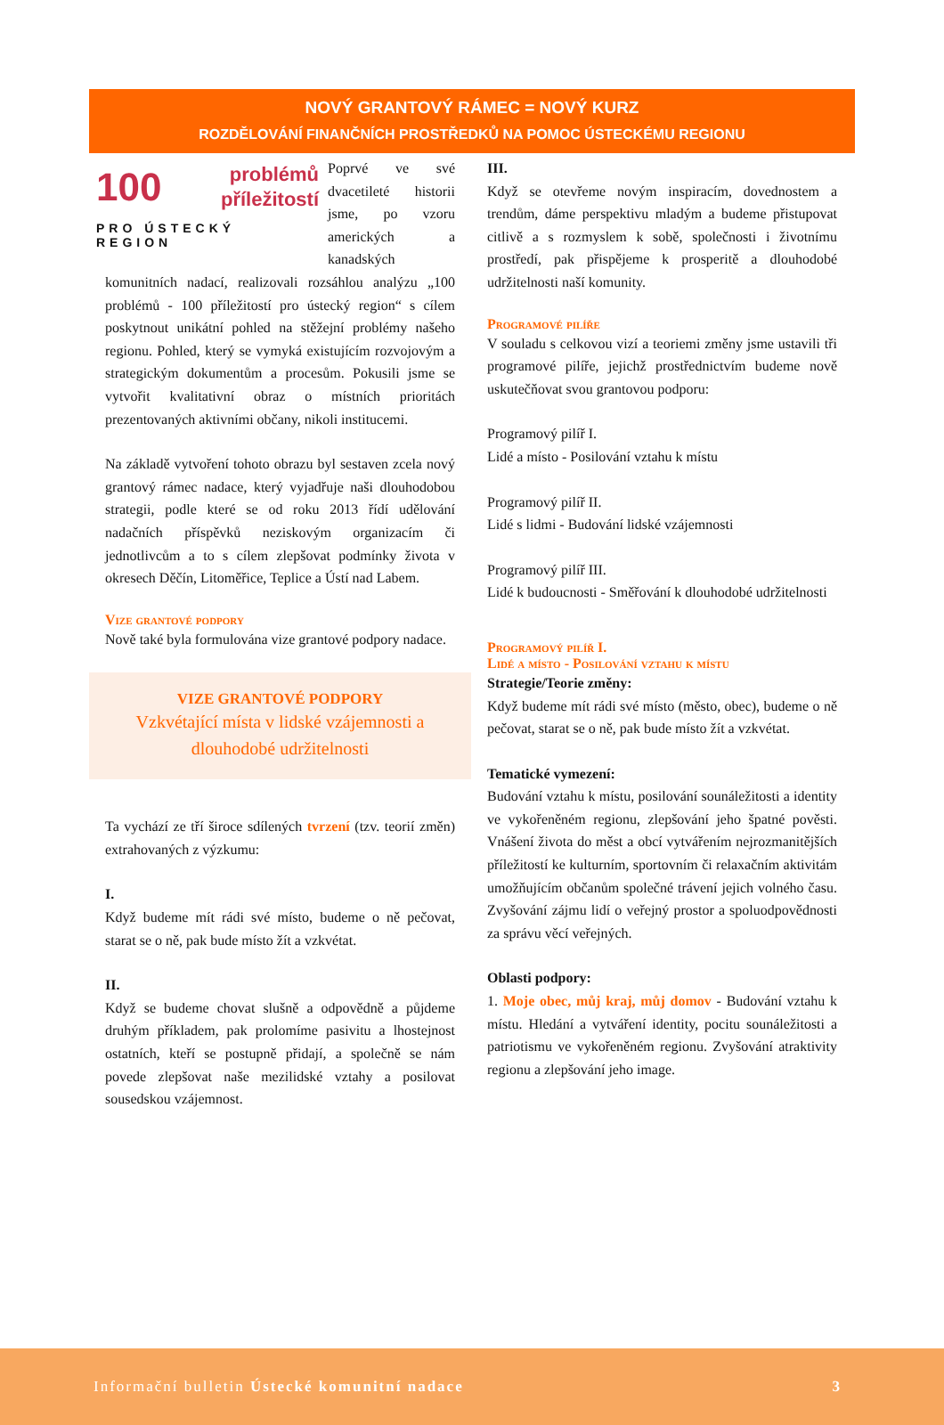NOVÝ GRANTOVÝ RÁMEC = NOVÝ KURZ
ROZDĚLOVÁNÍ FINANČNÍCH PROSTŘEDKŮ NA POMOC ÚSTECKÉMU REGIONU
100 problémů
příležitostí
PRO ÚSTECKÝ REGION
Poprvé ve své dvacetileté historii jsme, po vzoru amerických a kanadských komunitních nadací, realizovali rozsáhlou analýzu „100 problémů - 100 příležitostí pro ústecký region“ s cílem poskytnout unikátní pohled na stěžejní problémy našeho regionu. Pohled, který se vymyká existujícím rozvojovým a strategickým dokumentům a procesům. Pokusili jsme se vytvořit kvalitativní obraz o místních prioritách prezentovaných aktivními občany, nikoli institucemi.
Na základě vytvoření tohoto obrazu byl sestaven zcela nový grantový rámec nadace, který vyjadřuje naši dlouhodobou strategii, podle které se od roku 2013 řídí udělování nadačních příspěvků neziskovým organizacím či jednotlivcům a to s cílem zlepšovat podmínky života v okresech Děčín, Litoměřice, Teplice a Ústí nad Labem.
Vize grantové podpory
Nově také byla formulována vize grantové podpory nadace.
VIZE GRANTOVÉ PODPORY
Vzkvétající místa v lidské vzájemnosti a dlouhodobé udržitelnosti
Ta vychází ze tří široce sdílených tvrzení (tzv. teorií změn) extrahovaných z výzkumu:
I.
Když budeme mít rádi své místo, budeme o ně pečovat, starat se o ně, pak bude místo žít a vzkvétat.
II.
Když se budeme chovat slušně a odpovědně a půjdeme druhým příkladem, pak prolomíme pasivitu a lhostejnost ostatních, kteří se postupně přidají, a společně se nám povede zlepšovat naše mezilidské vztahy a posilovat sousedskou vzájemnost.
III.
Když se otevřeme novým inspiracím, dovednostem a trendům, dáme perspektivu mladým a budeme přistupovat citlivě a s rozmyslem k sobě, společnosti i životnímu prostředí, pak přispějeme k prosperitě a dlouhodobé udržitelnosti naší komunity.
Programové pilíře
V souladu s celkovou vizí a teoriemi změny jsme ustavili tři programové pilíře, jejichž prostřednictvím budeme nově uskutečňovat svou grantovou podporu:
Programový pilíř I.
Lidé a místo - Posilování vztahu k místu
Programový pilíř II.
Lidé s lidmi - Budování lidské vzájemnosti
Programový pilíř III.
Lidé k budoucnosti - Směřování k dlouhodobé udržitelnosti
Programový pilíř I.
Lidé a místo - Posilování vztahu k místu
Strategie/Teorie změny:
Když budeme mít rádi své místo (město, obec), budeme o ně pečovat, starat se o ně, pak bude místo žít a vzkvétat.
Tematické vymezení:
Budování vztahu k místu, posilování sounáležitosti a identity ve vykořeněném regionu, zlepšování jeho špatné pověsti. Vnášení života do měst a obcí vytvářením nejrozmanitějších příležitostí ke kulturním, sportovním či relaxačním aktivitám umožňujícím občanům společné trávení jejich volného času. Zvyšování zájmu lidí o veřejný prostor a spoluodpovědnosti za správu věcí veřejných.
Oblasti podpory:
1. Moje obec, můj kraj, můj domov - Budování vztahu k místu. Hledání a vytváření identity, pocitu sounáležitosti a patriotismu ve vykořeněném regionu. Zvyšování atraktivity regionu a zlepšování jeho image.
Informační bulletin Ústecké komunitní nadace 3